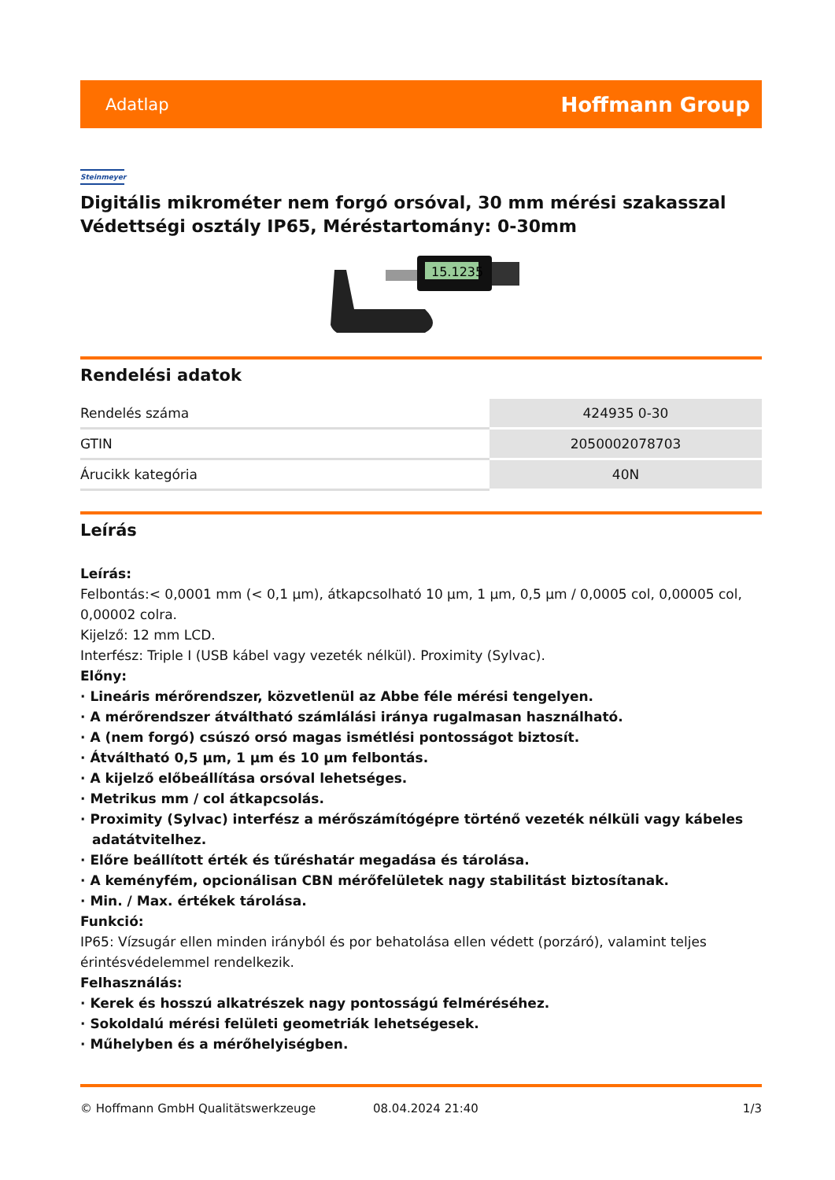Adatlap Hoffmann Group
Steinmeyer
Digitális mikrométer nem forgó orsóval, 30 mm mérési szakasszal Védettségi osztály IP65, Méréstartomány: 0-30mm
15.1235
Rendelési adatok
| Rendelés száma | 424935 0-30 |
| GTIN | 2050002078703 |
| Árucikk kategória | 40N |
Leírás
Leírás:
Felbontás:< 0,0001 mm (< 0,1 µm), átkapcsolható 10 µm, 1 µm, 0,5 µm / 0,0005 col, 0,00005 col, 0,00002 colra.
Kijelző: 12 mm LCD.
Interfész: Triple I (USB kábel vagy vezeték nélkül). Proximity (Sylvac).
Előny:
· Lineáris mérőrendszer, közvetlenül az Abbe féle mérési tengelyen.
· A mérőrendszer átváltható számlálási iránya rugalmasan használható.
· A (nem forgó) csúszó orsó magas ismétlési pontosságot biztosít.
· Átváltható 0,5 µm, 1 µm és 10 µm felbontás.
· A kijelző előbeállítása orsóval lehetséges.
· Metrikus mm / col átkapcsolás.
· Proximity (Sylvac) interfész a mérőszámítógépre történő vezeték nélküli vagy kábeles adatátvitelhez.
· Előre beállított érték és tűréshatár megadása és tárolása.
· A keményfém, opcionálisan CBN mérőfelületek nagy stabilitást biztosítanak.
· Min. / Max. értékek tárolása.
Funkció:
IP65: Vízsugár ellen minden irányból és por behatolása ellen védett (porzáró), valamint teljes érintésvédelemmel rendelkezik.
Felhasználás:
· Kerek és hosszú alkatrészek nagy pontosságú felméréséhez.
· Sokoldalú mérési felületi geometriák lehetségesek.
· Műhelyben és a mérőhelyiségben.
© Hoffmann GmbH Qualitätswerkzeuge 08.04.2024 21:40 1/3